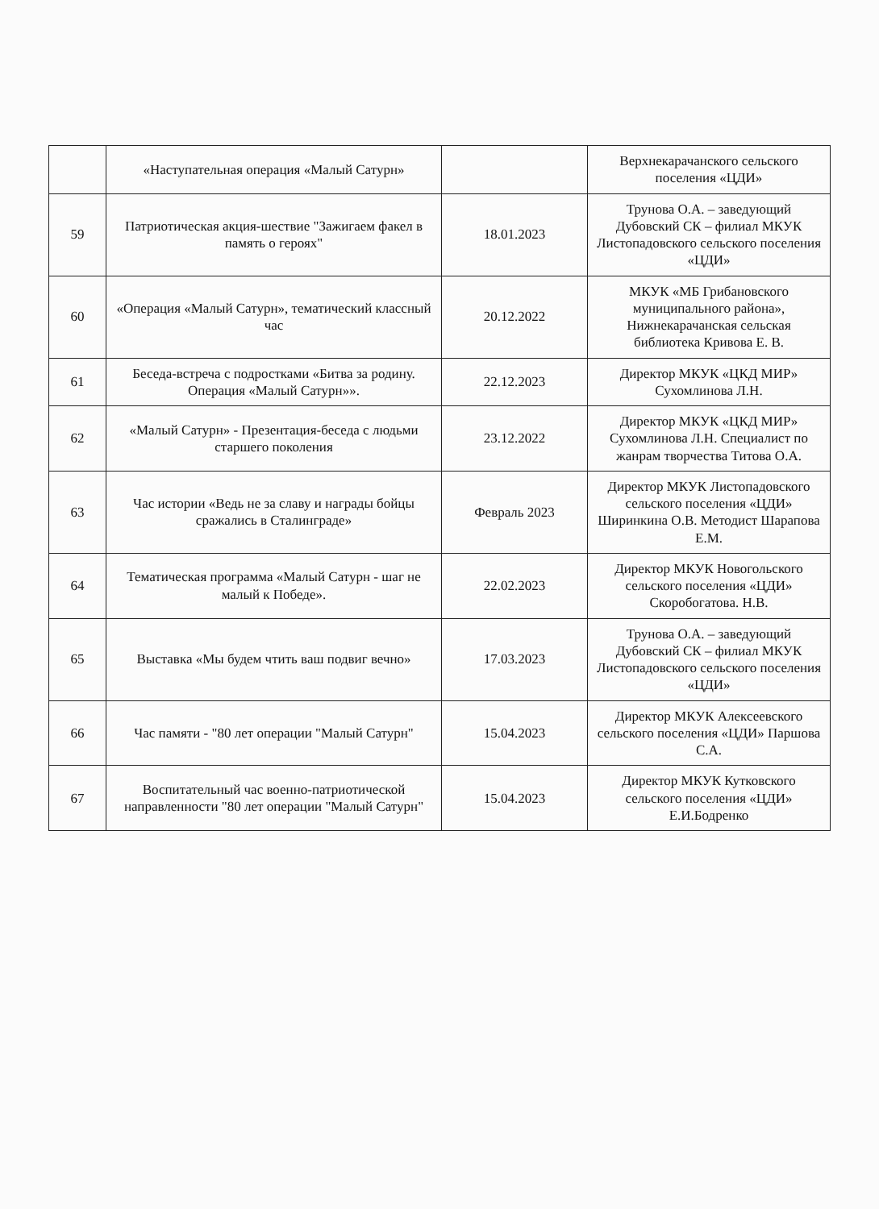| | «Наступательная операция «Малый Сатурн» | | Верхнекарачанского сельского поселения «ЦДИ» |
| 59 | Патриотическая акция-шествие "Зажигаем факел в память о героях" | 18.01.2023 | Трунова О.А. – заведующий Дубовский СК – филиал МКУК Листопадовского сельского поселения «ЦДИ» |
| 60 | «Операция «Малый Сатурн», тематический классный час | 20.12.2022 | МКУК «МБ Грибановского муниципального района», Нижнекарачанская сельская библиотека Кривова Е. В. |
| 61 | Беседа-встреча с подростками «Битва за родину. Операция «Малый Сатурн»». | 22.12.2023 | Директор МКУК «ЦКД МИР» Сухомлинова Л.Н. |
| 62 | «Малый Сатурн» - Презентация-беседа с людьми старшего поколения | 23.12.2022 | Директор МКУК «ЦКД МИР» Сухомлинова Л.Н. Специалист по жанрам творчества Титова О.А. |
| 63 | Час истории «Ведь не за славу и награды бойцы сражались в Сталинграде» | Февраль 2023 | Директор МКУК Листопадовского сельского поселения «ЦДИ» Ширинкина О.В. Методист Шарапова Е.М. |
| 64 | Тематическая программа «Малый Сатурн - шаг не малый к Победе». | 22.02.2023 | Директор МКУК Новогольского сельского поселения «ЦДИ» Скоробогатова. Н.В. |
| 65 | Выставка «Мы будем чтить ваш подвиг вечно» | 17.03.2023 | Трунова О.А. – заведующий Дубовский СК – филиал МКУК Листопадовского сельского поселения «ЦДИ» |
| 66 | Час памяти - "80 лет операции "Малый Сатурн" | 15.04.2023 | Директор МКУК Алексеевского сельского поселения «ЦДИ» Паршова С.А. |
| 67 | Воспитательный час военно-патриотической направленности "80 лет операции "Малый Сатурн" | 15.04.2023 | Директор МКУК Кутковского сельского поселения «ЦДИ» Е.И.Бодренко |